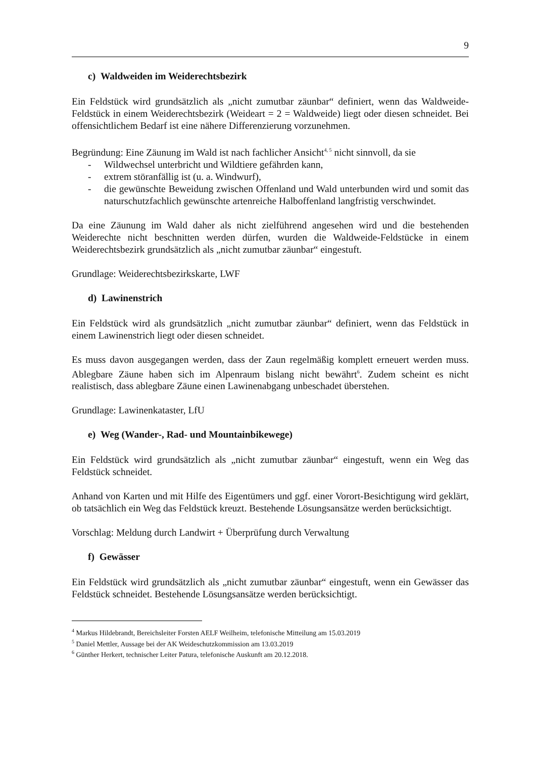9
c) Waldweiden im Weiderechtsbezirk
Ein Feldstück wird grundsätzlich als „nicht zumutbar zäunbar“ definiert, wenn das Waldweide-Feldstück in einem Weiderechtsbezirk (Weideart = 2 = Waldweide) liegt oder diesen schneidet. Bei offensichtlichem Bedarf ist eine nähere Differenzierung vorzunehmen.
Begründung: Eine Zäunung im Wald ist nach fachlicher Ansicht<sup>4, 5</sup> nicht sinnvoll, da sie
- Wildwechsel unterbricht und Wildtiere gefährden kann,
- extrem störanfällig ist (u. a. Windwurf),
- die gewünschte Beweidung zwischen Offenland und Wald unterbunden wird und somit das naturschutzfachlich gewünschte artenreiche Halboffenland langfristig verschwindet.
Da eine Zäunung im Wald daher als nicht zielführend angesehen wird und die bestehenden Weiderechte nicht beschnitten werden dürfen, wurden die Waldweide-Feldstücke in einem Weiderechtsbezirk grundsätzlich als „nicht zumutbar zäunbar“ eingestuft.
Grundlage: Weiderechtsbezirkskarte, LWF
d) Lawinenstrich
Ein Feldstück wird als grundsätzlich „nicht zumutbar zäunbar“ definiert, wenn das Feldstück in einem Lawinenstrich liegt oder diesen schneidet.
Es muss davon ausgegangen werden, dass der Zaun regelmäßig komplett erneuert werden muss. Ablegbare Zäune haben sich im Alpenraum bislang nicht bewährt<sup>6</sup>. Zudem scheint es nicht realistisch, dass ablegbare Zäune einen Lawinenabgang unbeschadet überstehen.
Grundlage: Lawinenkataster, LfU
e) Weg (Wander-, Rad- und Mountainbikewege)
Ein Feldstück wird grundsätzlich als „nicht zumutbar zäunbar“ eingestuft, wenn ein Weg das Feldstück schneidet.
Anhand von Karten und mit Hilfe des Eigentümers und ggf. einer Vorort-Besichtigung wird geklärt, ob tatsächlich ein Weg das Feldstück kreuzt. Bestehende Lösungsansätze werden berücksichtigt.
Vorschlag: Meldung durch Landwirt + Überprüfung durch Verwaltung
f) Gewässer
Ein Feldstück wird grundsätzlich als „nicht zumutbar zäunbar“ eingestuft, wenn ein Gewässer das Feldstück schneidet. Bestehende Lösungsansätze werden berücksichtigt.
<sup>4</sup> Markus Hildebrandt, Bereichsleiter Forsten AELF Weilheim, telefonische Mitteilung am 15.03.2019
<sup>5</sup> Daniel Mettler, Aussage bei der AK Weideschutzkommission am 13.03.2019
<sup>6</sup> Günther Herkert, technischer Leiter Patura, telefonische Auskunft am 20.12.2018.